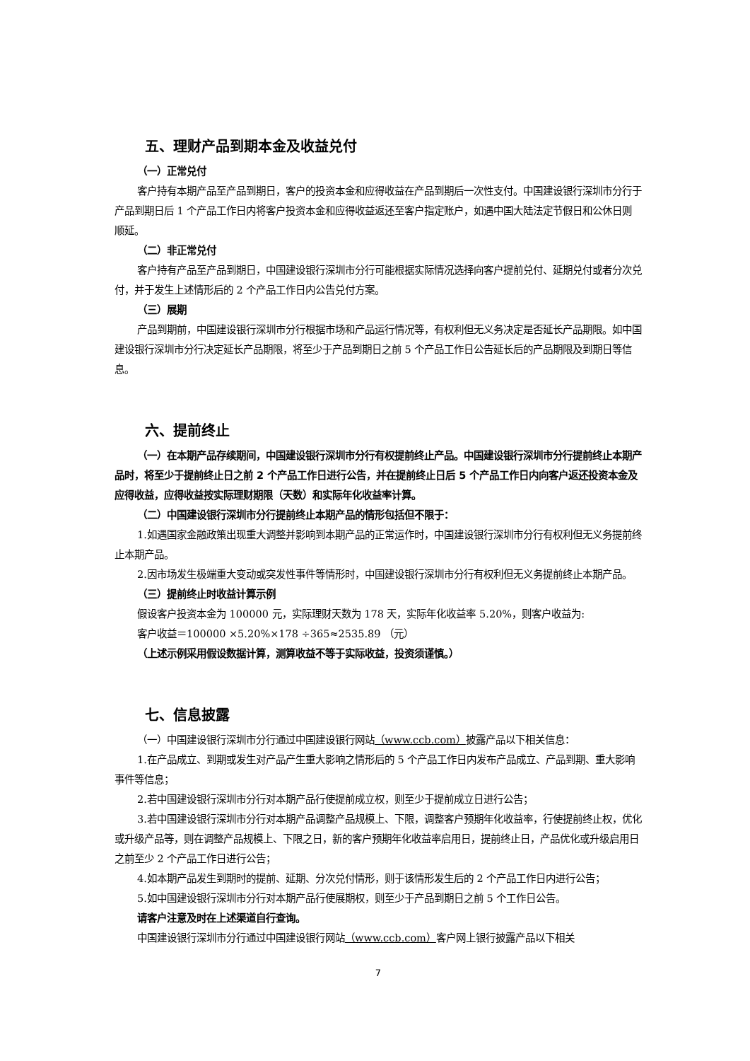五、理财产品到期本金及收益兑付
（一）正常兑付
客户持有本期产品至产品到期日，客户的投资本金和应得收益在产品到期后一次性支付。中国建设银行深圳市分行于产品到期日后 1 个产品工作日内将客户投资本金和应得收益返还至客户指定账户，如遇中国大陆法定节假日和公休日则顺延。
（二）非正常兑付
客户持有产品至产品到期日，中国建设银行深圳市分行可能根据实际情况选择向客户提前兑付、延期兑付或者分次兑付，并于发生上述情形后的 2 个产品工作日内公告兑付方案。
（三）展期
产品到期前，中国建设银行深圳市分行根据市场和产品运行情况等，有权利但无义务决定是否延长产品期限。如中国建设银行深圳市分行决定延长产品期限，将至少于产品到期日之前 5 个产品工作日公告延长后的产品期限及到期日等信息。
六、提前终止
（一）在本期产品存续期间，中国建设银行深圳市分行有权提前终止产品。中国建设银行深圳市分行提前终止本期产品时，将至少于提前终止日之前 2 个产品工作日进行公告，并在提前终止日后 5 个产品工作日内向客户返还投资本金及应得收益，应得收益按实际理财期限（天数）和实际年化收益率计算。
（二）中国建设银行深圳市分行提前终止本期产品的情形包括但不限于：
1.如遇国家金融政策出现重大调整并影响到本期产品的正常运作时，中国建设银行深圳市分行有权利但无义务提前终止本期产品。
2.因市场发生极端重大变动或突发性事件等情形时，中国建设银行深圳市分行有权利但无义务提前终止本期产品。
（三）提前终止时收益计算示例
假设客户投资本金为 100000 元，实际理财天数为 178 天，实际年化收益率 5.20%，则客户收益为:
客户收益＝100000 ×5.20%×178 ÷365≈2535.89 （元）
（上述示例采用假设数据计算，测算收益不等于实际收益，投资须谨慎。）
七、信息披露
（一）中国建设银行深圳市分行通过中国建设银行网站（www.ccb.com）披露产品以下相关信息：
1.在产品成立、到期或发生对产品产生重大影响之情形后的 5 个产品工作日内发布产品成立、产品到期、重大影响事件等信息；
2.若中国建设银行深圳市分行对本期产品行使提前成立权，则至少于提前成立日进行公告；
3.若中国建设银行深圳市分行对本期产品调整产品规模上、下限，调整客户预期年化收益率，行使提前终止权，优化或升级产品等，则在调整产品规模上、下限之日，新的客户预期年化收益率启用日，提前终止日，产品优化或升级启用日之前至少 2 个产品工作日进行公告；
4.如本期产品发生到期时的提前、延期、分次兑付情形，则于该情形发生后的 2 个产品工作日内进行公告；
5.如中国建设银行深圳市分行对本期产品行使展期权，则至少于产品到期日之前 5 个工作日公告。
请客户注意及时在上述渠道自行查询。
中国建设银行深圳市分行通过中国建设银行网站（www.ccb.com）客户网上银行披露产品以下相关
7